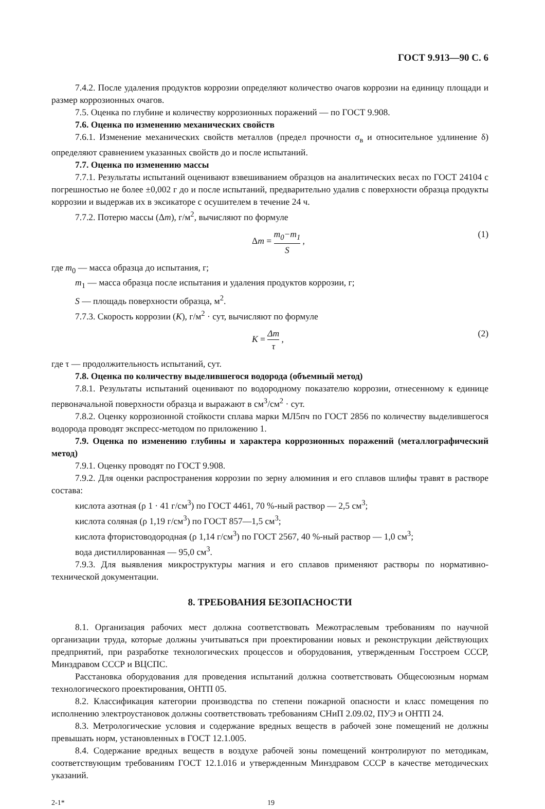ГОСТ 9.913—90 С. 6
7.4.2. После удаления продуктов коррозии определяют количество очагов коррозии на единицу площади и размер коррозионных очагов.
7.5. Оценка по глубине и количеству коррозионных поражений — по ГОСТ 9.908.
7.6. Оценка по изменению механических свойств
7.6.1. Изменение механических свойств металлов (предел прочности σ<sub>в</sub> и относительное удлинение δ) определяют сравнением указанных свойств до и после испытаний.
7.7. Оценка по изменению массы
7.7.1. Результаты испытаний оценивают взвешиванием образцов на аналитических весах по ГОСТ 24104 с погрешностью не более ±0,002 г до и после испытаний, предварительно удалив с поверхности образца продукты коррозии и выдержав их в эксикаторе с осушителем в течение 24 ч.
7.7.2. Потерю массы (Δm), г/м<sup>2</sup>, вычисляют по формуле
Δm = m<sub>0</sub>−m<sub>1</sub> S , (1)
где m<sub>0</sub> — масса образца до испытания, г;
m<sub>1</sub> — масса образца после испытания и удаления продуктов коррозии, г;
S — площадь поверхности образца, м<sup>2</sup>.
7.7.3. Скорость коррозии (K), г/м<sup>2</sup> · сут, вычисляют по формуле
K = Δm τ , (2)
где τ — продолжительность испытаний, сут.
7.8. Оценка по количеству выделившегося водорода (объемный метод)
7.8.1. Результаты испытаний оценивают по водородному показателю коррозии, отнесенному к единице первоначальной поверхности образца и выражают в см<sup>3</sup>/см<sup>2</sup> · сут.
7.8.2. Оценку коррозионной стойкости сплава марки МЛ5пч по ГОСТ 2856 по количеству выделившегося водорода проводят экспресс-методом по приложению 1.
7.9. Оценка по изменению глубины и характера коррозионных поражений (металлографический метод)
7.9.1. Оценку проводят по ГОСТ 9.908.
7.9.2. Для оценки распространения коррозии по зерну алюминия и его сплавов шлифы травят в растворе состава:
кислота азотная (ρ 1 · 41 г/см<sup>3</sup>) по ГОСТ 4461, 70 %-ный раствор — 2,5 см<sup>3</sup>;
кислота соляная (ρ 1,19 г/см<sup>3</sup>) по ГОСТ 857—1,5 см<sup>3</sup>;
кислота фтористоводородная (ρ 1,14 г/см<sup>3</sup>) по ГОСТ 2567, 40 %-ный раствор — 1,0 см<sup>3</sup>;
вода дистиллированная — 95,0 см<sup>3</sup>.
7.9.3. Для выявления микроструктуры магния и его сплавов применяют растворы по нормативно-технической документации.
8. ТРЕБОВАНИЯ БЕЗОПАСНОСТИ
8.1. Организация рабочих мест должна соответствовать Межотраслевым требованиям по научной организации труда, которые должны учитываться при проектировании новых и реконструкции действующих предприятий, при разработке технологических процессов и оборудования, утвержденным Госстроем СССР, Минздравом СССР и ВЦСПС.
Расстановка оборудования для проведения испытаний должна соответствовать Общесоюзным нормам технологического проектирования, ОНТП 05.
8.2. Классификация категории производства по степени пожарной опасности и класс помещения по исполнению электроустановок должны соответствовать требованиям СНиП 2.09.02, ПУЭ и ОНТП 24.
8.3. Метрологические условия и содержание вредных веществ в рабочей зоне помещений не должны превышать норм, установленных в ГОСТ 12.1.005.
8.4. Содержание вредных веществ в воздухе рабочей зоны помещений контролируют по методикам, соответствующим требованиям ГОСТ 12.1.016 и утвержденным Минздравом СССР в качестве методических указаний.
2-1* 19